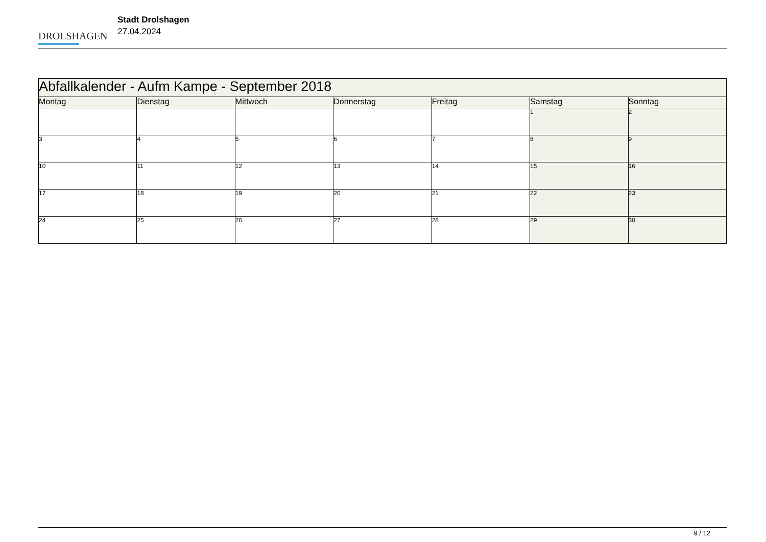DROLSHAGEN
Stadt Drolshagen
27.04.2024
| Abfallkalender - Aufm Kampe - September 2018 | | | | | | |
| Montag | Dienstag | Mittwoch | Donnerstag | Freitag | Samstag | Sonntag |
| | | | | | 1 | 2 |
| 3 | 4 | 5 | 6 | 7 | 8 | 9 |
| 10 | 11 | 12 | 13 | 14 | 15 | 16 |
| 17 | 18 | 19 | 20 | 21 | 22 | 23 |
| 24 | 25 | 26 | 27 | 28 | 29 | 30 |
9 / 12